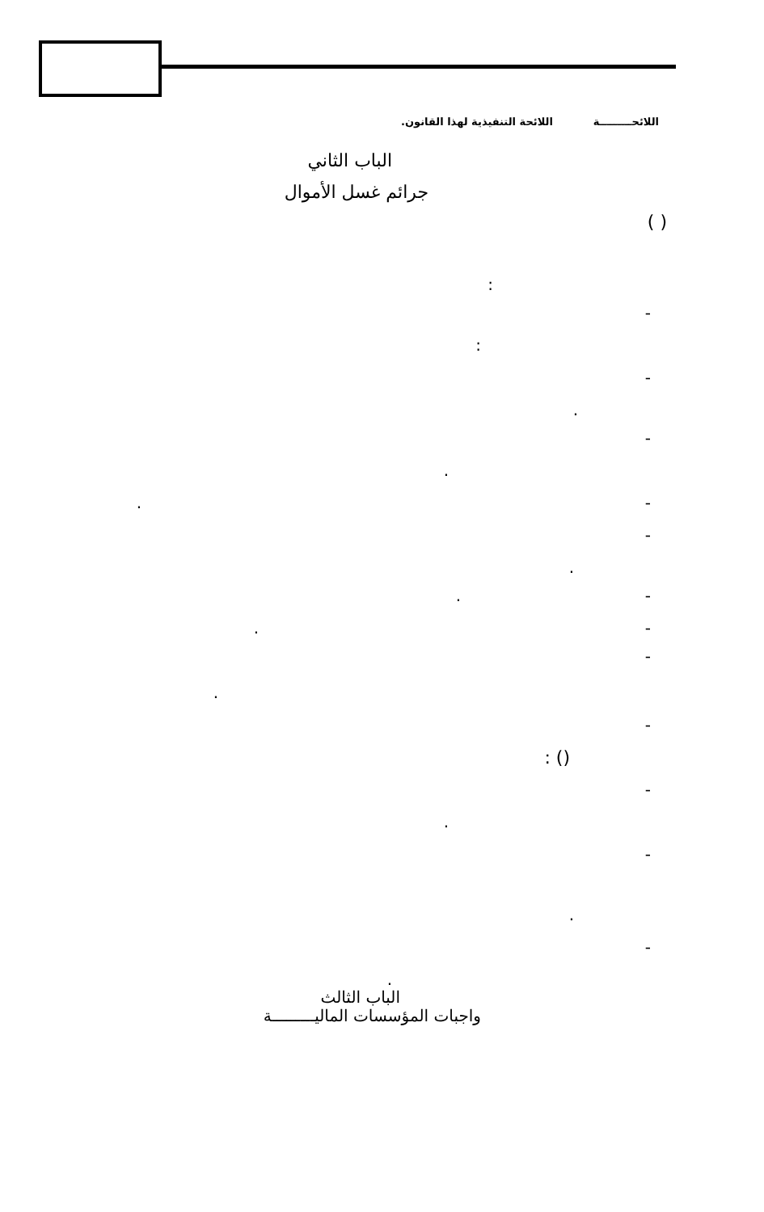اللائحـــــــــة اللائحة التنفيذية لهذا القانون.
الباب الثاني
جرائم غسل الأموال
( )
:
-
:
-
.
-
.
- .
-
.
- .
- .
-
.
-
() :
-
.
-
.
-
.
الباب الثالث
واجبات المؤسسات الماليـــــــــة